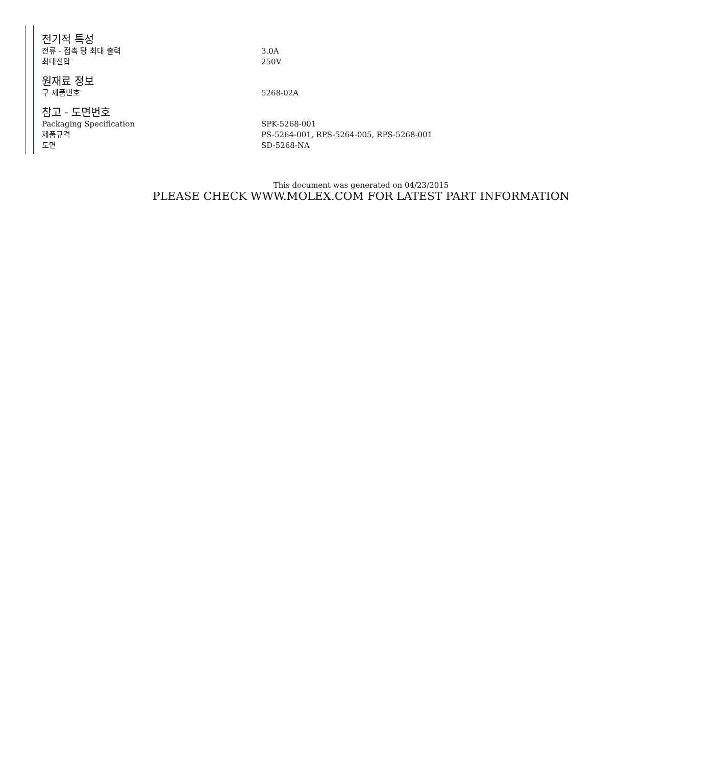전기적 특성
| 전류 - 접촉 당 최대 출력 | 3.0A |
| 최대전압 | 250V |
원재료 정보
| 구 제품번호 | 5268-02A |
참고 - 도면번호
| Packaging Specification | SPK-5268-001 |
| 제품규격 | PS-5264-001, RPS-5264-005, RPS-5268-001 |
| 도면 | SD-5268-NA |
This document was generated on 04/23/2015
PLEASE CHECK WWW.MOLEX.COM FOR LATEST PART INFORMATION